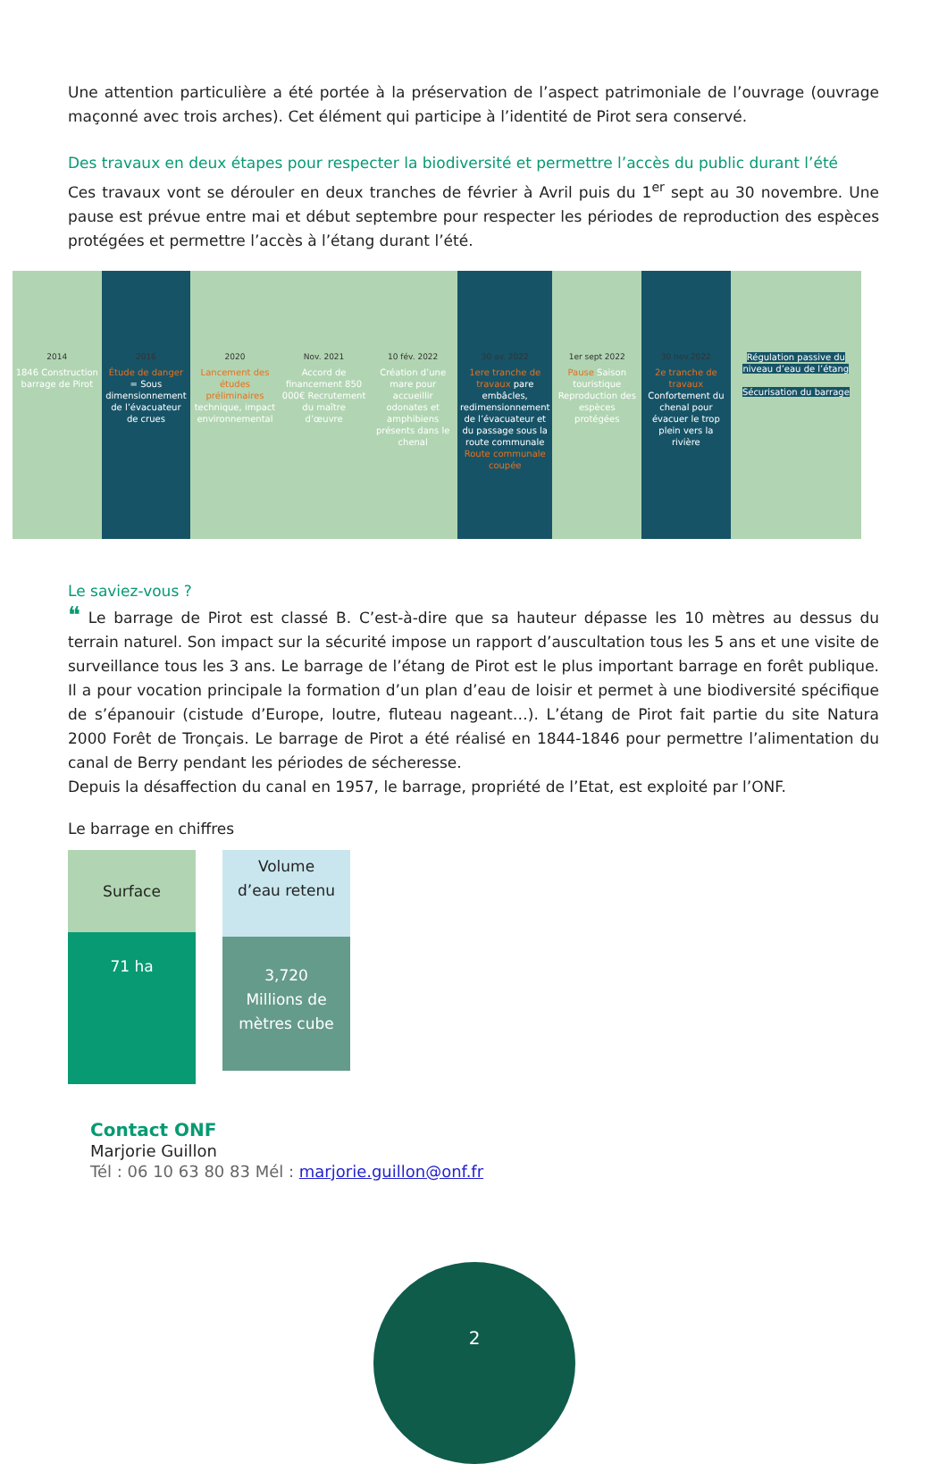Une attention particulière a été portée à la préservation de l’aspect patrimoniale de l’ouvrage (ouvrage maçonné avec trois arches). Cet élément qui participe à l’identité de Pirot sera conservé.
Des travaux en deux étapes pour respecter la biodiversité et permettre l’accès du public durant l’été
Ces travaux vont se dérouler en deux tranches de février à Avril puis du 1<sup>er</sup> sept au 30 novembre. Une pause est prévue entre mai et début septembre pour respecter les périodes de reproduction des espèces protégées et permettre l’accès à l’étang durant l’été.
2014
1846 Construction barrage de Pirot
2016
Étude de danger = Sous dimensionnement de l’évacuateur de crues
2020
Lancement des études préliminaires technique, impact environnemental
Nov. 2021
Accord de financement 850 000€ Recrutement du maître d’œuvre
10 fév. 2022
Création d’une mare pour accueillir odonates et amphibiens présents dans le chenal
30 av. 2022
1ere tranche de travaux pare embâcles, redimensionnement de l’évacuateur et du passage sous la route communale Route communale coupée
1er sept 2022
Pause Saison touristique Reproduction des espèces protégées
30 nov.2022
2e tranche de travaux Confortement du chenal pour évacuer le trop plein vers la rivière
Régulation passive du niveau d’eau de l’étang
Sécurisation du barrage
Le saviez-vous ?
❝ Le barrage de Pirot est classé B. C’est-à-dire que sa hauteur dépasse les 10 mètres au dessus du terrain naturel. Son impact sur la sécurité impose un rapport d’auscultation tous les 5 ans et une visite de surveillance tous les 3 ans. Le barrage de l’étang de Pirot est le plus important barrage en forêt publique. Il a pour vocation principale la formation d’un plan d’eau de loisir et permet à une biodiversité spécifique de s’épanouir (cistude d’Europe, loutre, fluteau nageant…). L’étang de Pirot fait partie du site Natura 2000 Forêt de Tronçais. Le barrage de Pirot a été réalisé en 1844-1846 pour permettre l’alimentation du canal de Berry pendant les périodes de sécheresse.
Depuis la désaffection du canal en 1957, le barrage, propriété de l’Etat, est exploité par l’ONF.
Le barrage en chiffres
Surface
71 ha
Volume
d’eau retenu
3,720
Millions de
mètres cube
Contact ONF
Marjorie Guillon
Tél : 06 10 63 80 83 Mél : marjorie.guillon@onf.fr
2